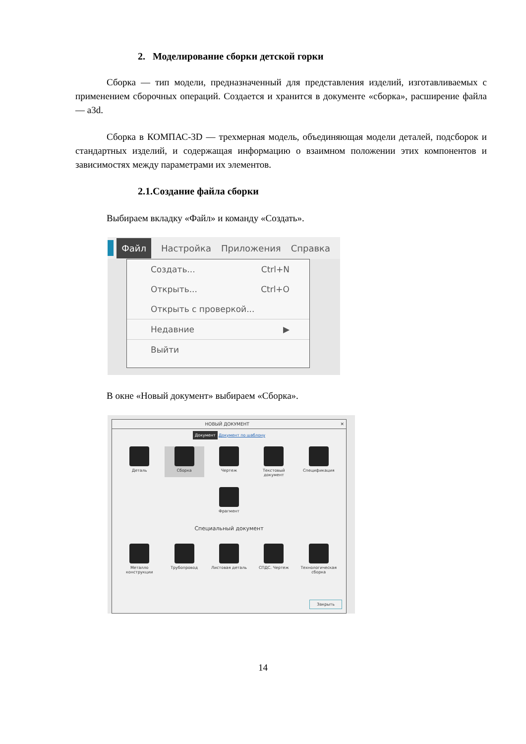2. Моделирование сборки детской горки
Сборка — тип модели, предназначенный для представления изделий, изготавливаемых с применением сборочных операций. Создается и хранится в документе «сборка», расширение файла — a3d.
Сборка в КОМПАС-3D — трехмерная модель, объединяющая модели деталей, подсборок и стандартных изделий, и содержащая информацию о взаимном положении этих компонентов и зависимостях между параметрами их элементов.
2.1.Создание файла сборки
Выбираем вкладку «Файл» и команду «Создать».
Файл Настройка Приложения Справка
Создать... Ctrl+N
Открыть... Ctrl+O
Открыть с проверкой...
Недавние ▶
Выйти
В окне «Новый документ» выбираем «Сборка».
НОВЫЙ ДОКУМЕНТ ✕
Документ Документ по шаблону
Деталь
Сборка
Чертеж
Текстовый документ
Спецификация
Фрагмент
Специальный документ
Металло конструкции
Трубопровод
Листовая деталь
СПДС. Чертеж
Технологическая сборка
Закрыть
14